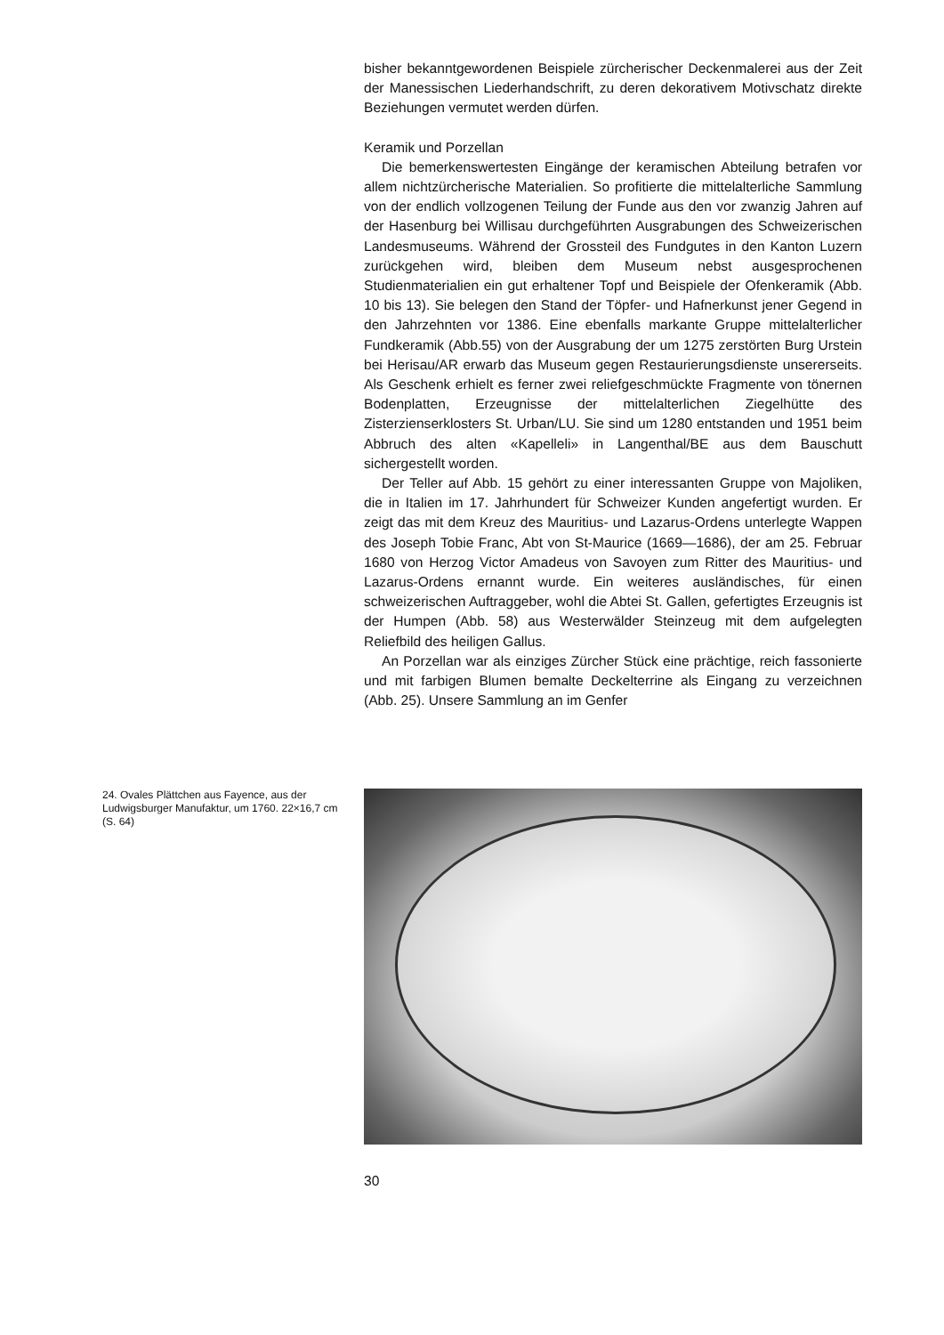bisher bekanntgewordenen Beispiele zürcherischer Deckenmalerei aus der Zeit der Manessischen Liederhandschrift, zu deren dekorativem Motivschatz direkte Beziehungen vermutet werden dürfen.
Keramik und Porzellan
Die bemerkenswertesten Eingänge der keramischen Abteilung betrafen vor allem nichtzürcherische Materialien. So profitierte die mittelalterliche Sammlung von der endlich vollzogenen Teilung der Funde aus den vor zwanzig Jahren auf der Hasenburg bei Willisau durchgeführten Ausgrabungen des Schweizerischen Landesmuseums. Während der Grossteil des Fundgutes in den Kanton Luzern zurückgehen wird, bleiben dem Museum nebst ausgesprochenen Studienmaterialien ein gut erhaltener Topf und Beispiele der Ofenkeramik (Abb. 10 bis 13). Sie belegen den Stand der Töpfer- und Hafnerkunst jener Gegend in den Jahrzehnten vor 1386. Eine ebenfalls markante Gruppe mittelalterlicher Fundkeramik (Abb.55) von der Ausgrabung der um 1275 zerstörten Burg Urstein bei Herisau/AR erwarb das Museum gegen Restaurierungsdienste unsererseits. Als Geschenk erhielt es ferner zwei reliefgeschmückte Fragmente von tönernen Bodenplatten, Erzeugnisse der mittelalterlichen Ziegelhütte des Zisterzienserklosters St. Urban/LU. Sie sind um 1280 entstanden und 1951 beim Abbruch des alten «Kapelleli» in Langenthal/BE aus dem Bauschutt sichergestellt worden.
Der Teller auf Abb. 15 gehört zu einer interessanten Gruppe von Majoliken, die in Italien im 17. Jahrhundert für Schweizer Kunden angefertigt wurden. Er zeigt das mit dem Kreuz des Mauritius- und Lazarus-Ordens unterlegte Wappen des Joseph Tobie Franc, Abt von St-Maurice (1669—1686), der am 25. Februar 1680 von Herzog Victor Amadeus von Savoyen zum Ritter des Mauritius- und Lazarus-Ordens ernannt wurde. Ein weiteres ausländisches, für einen schweizerischen Auftraggeber, wohl die Abtei St. Gallen, gefertigtes Erzeugnis ist der Humpen (Abb. 58) aus Westerwälder Steinzeug mit dem aufgelegten Reliefbild des heiligen Gallus.
An Porzellan war als einziges Zürcher Stück eine prächtige, reich fassonierte und mit farbigen Blumen bemalte Deckelterrine als Eingang zu verzeichnen (Abb. 25). Unsere Sammlung an im Genfer
24. Ovales Plättchen aus Fayence, aus der Ludwigsburger Manufaktur, um 1760. 22×16,7 cm (S. 64)
30